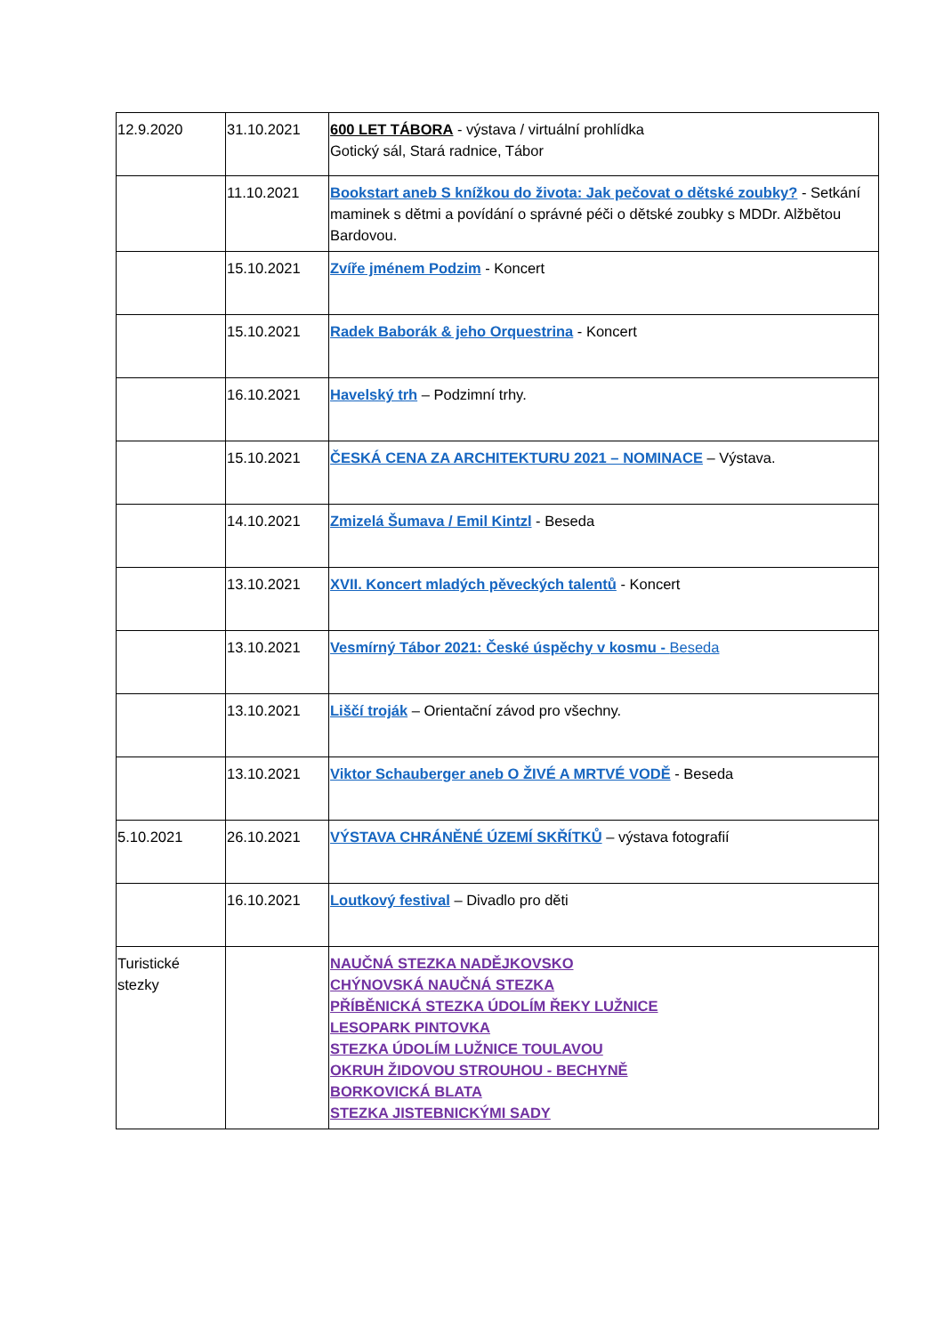| 12.9.2020 | 31.10.2021 | 600 LET TÁBORA - výstava / virtuální prohlídka Gotický sál, Stará radnice, Tábor |
| | 11.10.2021 | Bookstart aneb S knížkou do života: Jak pečovat o dětské zoubky? - Setkání maminek s dětmi a povídání o správné péči o dětské zoubky s MDDr. Alžbětou Bardovou. |
| | 15.10.2021 | Zvíře jménem Podzim - Koncert |
| | 15.10.2021 | Radek Baborák & jeho Orquestrina - Koncert |
| | 16.10.2021 | Havelský trh – Podzimní trhy. |
| | 15.10.2021 | ČESKÁ CENA ZA ARCHITEKTURU 2021 – NOMINACE – Výstava. |
| | 14.10.2021 | Zmizelá Šumava / Emil Kintzl - Beseda |
| | 13.10.2021 | XVII. Koncert mladých pěveckých talentů - Koncert |
| | 13.10.2021 | Vesmírný Tábor 2021: České úspěchy v kosmu - Beseda |
| | 13.10.2021 | Liščí troják – Orientační závod pro všechny. |
| | 13.10.2021 | Viktor Schauberger aneb O ŽIVÉ A MRTVÉ VODĚ - Beseda |
| 5.10.2021 | 26.10.2021 | VÝSTAVA CHRÁNĚNÉ ÚZEMÍ SKŘÍTKŮ – výstava fotografií |
| | 16.10.2021 | Loutkový festival – Divadlo pro děti |
| Turistické stezky | | NAUČNÁ STEZKA NADĚJKOVSKO CHÝNOVSKÁ NAUČNÁ STEZKA PŘÍBĚNICKÁ STEZKA ÚDOLÍM ŘEKY LUŽNICE LESOPARK PINTOVKA STEZKA ÚDOLÍM LUŽNICE TOULAVOU OKRUH ŽIDOVOU STROUHOU - BECHYNĚ BORKOVICKÁ BLATA STEZKA JISTEBNICKÝMI SADY |